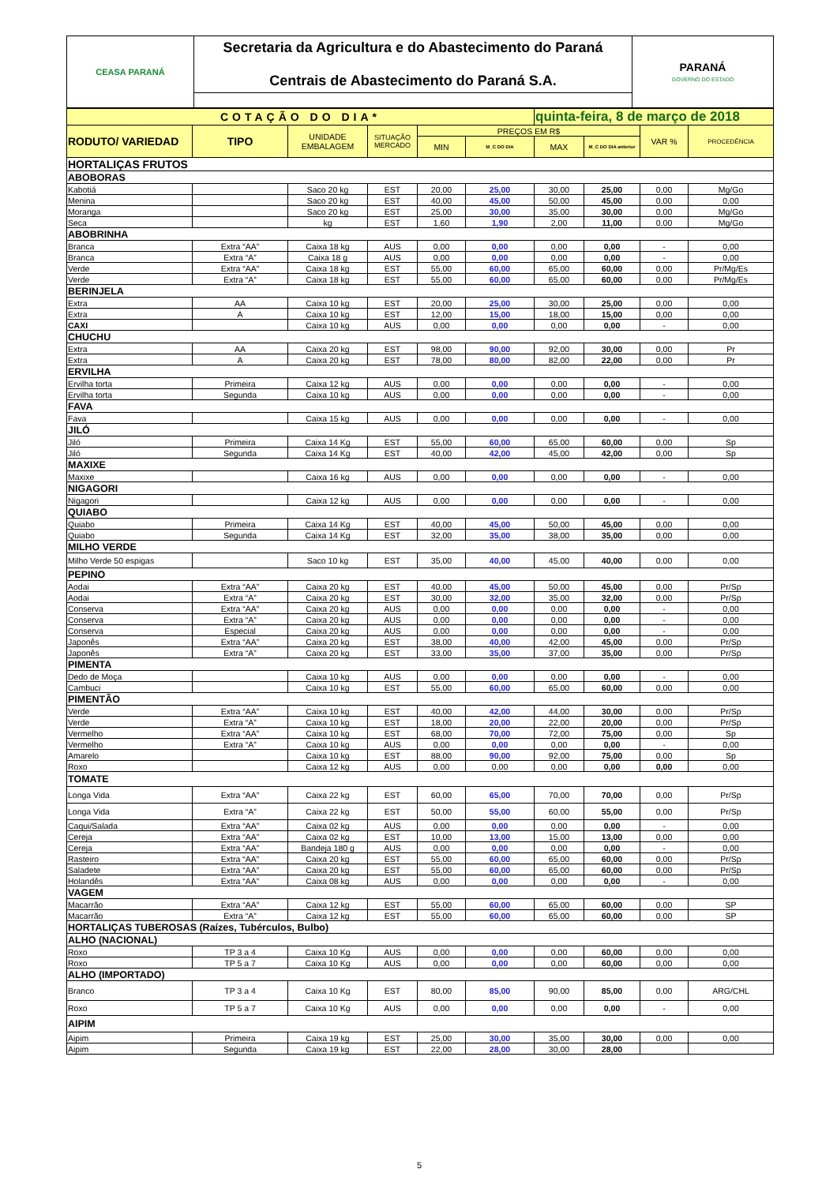| CEASA PARANÁ | Secretaria da Agricultura e do Abastecimento do Paraná Centrais de Abastecimento do Paraná S.A. | PARANÁ GOVERNO DO ESTADO |
| COTAÇÃO DO DIA* | | | | | | quinta-feira, 8 de março de 2018 | | | |
| RODUTO/ VARIEDAD | TIPO | UNIDADE EMBALAGEM | SITUAÇÃO MERCADO | PREÇOS EM R$ | | | | VAR % | PROCEDÊNCIA |
| | | | | MIN | M_C DO DIA | MAX | M_C DO DIA anterior | | |
| HORTALIÇAS FRUTOS | | | | | | | | | |
| ABOBORAS | | | | | | | | | |
| Kabotiá | | Saco 20 kg | EST | 20,00 | 25,00 | 30,00 | 25,00 | 0,00 | Mg/Go |
| Menina | | Saco 20 kg | EST | 40,00 | 45,00 | 50,00 | 45,00 | 0,00 | 0,00 |
| Moranga | | Saco 20 kg | EST | 25,00 | 30,00 | 35,00 | 30,00 | 0,00 | Mg/Go |
| Seca | | kg | EST | 1,60 | 1,90 | 2,00 | 11,00 | 0,00 | Mg/Go |
| ABOBRINHA | | | | | | | | | |
| Branca | Extra “AA” | Caixa 18 kg | AUS | 0,00 | 0,00 | 0,00 | 0,00 | - | 0,00 |
| Branca | Extra “A” | Caixa 18 g | AUS | 0,00 | 0,00 | 0,00 | 0,00 | - | 0,00 |
| Verde | Extra “AA” | Caixa 18 kg | EST | 55,00 | 60,00 | 65,00 | 60,00 | 0,00 | Pr/Mg/Es |
| Verde | Extra “A” | Caixa 18 kg | EST | 55,00 | 60,00 | 65,00 | 60,00 | 0,00 | Pr/Mg/Es |
| BERINJELA | | | | | | | | | |
| Extra | AA | Caixa 10 kg | EST | 20,00 | 25,00 | 30,00 | 25,00 | 0,00 | 0,00 |
| Extra | A | Caixa 10 kg | EST | 12,00 | 15,00 | 18,00 | 15,00 | 0,00 | 0,00 |
| CAXI | | Caixa 10 kg | AUS | 0,00 | 0,00 | 0,00 | 0,00 | - | 0,00 |
| CHUCHU | | | | | | | | | |
| Extra | AA | Caixa 20 kg | EST | 98,00 | 90,00 | 92,00 | 30,00 | 0,00 | Pr |
| Extra | A | Caixa 20 kg | EST | 78,00 | 80,00 | 82,00 | 22,00 | 0,00 | Pr |
| ERVILHA | | | | | | | | | |
| Ervilha torta | Primeira | Caixa 12 kg | AUS | 0,00 | 0,00 | 0,00 | 0,00 | - | 0,00 |
| Ervilha torta | Segunda | Caixa 10 kg | AUS | 0,00 | 0,00 | 0,00 | 0,00 | - | 0,00 |
| FAVA | | | | | | | | | |
| Fava | | Caixa 15 kg | AUS | 0,00 | 0,00 | 0,00 | 0,00 | - | 0,00 |
| JILÓ | | | | | | | | | |
| Jiló | Primeira | Caixa 14 Kg | EST | 55,00 | 60,00 | 65,00 | 60,00 | 0,00 | Sp |
| Jiló | Segunda | Caixa 14 Kg | EST | 40,00 | 42,00 | 45,00 | 42,00 | 0,00 | Sp |
| MAXIXE | | | | | | | | | |
| Maxixe | | Caixa 16 kg | AUS | 0,00 | 0,00 | 0,00 | 0,00 | - | 0,00 |
| NIGAGORI | | | | | | | | | |
| Nigagori | | Caixa 12 kg | AUS | 0,00 | 0,00 | 0,00 | 0,00 | - | 0,00 |
| QUIABO | | | | | | | | | |
| Quiabo | Primeira | Caixa 14 Kg | EST | 40,00 | 45,00 | 50,00 | 45,00 | 0,00 | 0,00 |
| Quiabo | Segunda | Caixa 14 Kg | EST | 32,00 | 35,00 | 38,00 | 35,00 | 0,00 | 0,00 |
| MILHO VERDE | | | | | | | | | |
| Milho Verde 50 espigas | | Saco 10 kg | EST | 35,00 | 40,00 | 45,00 | 40,00 | 0,00 | 0,00 |
| PEPINO | | | | | | | | | |
| Aodai | Extra “AA” | Caixa 20 kg | EST | 40,00 | 45,00 | 50,00 | 45,00 | 0,00 | Pr/Sp |
| Aodai | Extra “A” | Caixa 20 kg | EST | 30,00 | 32,00 | 35,00 | 32,00 | 0,00 | Pr/Sp |
| Conserva | Extra “AA” | Caixa 20 kg | AUS | 0,00 | 0,00 | 0,00 | 0,00 | - | 0,00 |
| Conserva | Extra “A” | Caixa 20 kg | AUS | 0,00 | 0,00 | 0,00 | 0,00 | - | 0,00 |
| Conserva | Especial | Caixa 20 kg | AUS | 0,00 | 0,00 | 0,00 | 0,00 | - | 0,00 |
| Japonês | Extra “AA” | Caixa 20 kg | EST | 38,00 | 40,00 | 42,00 | 45,00 | 0,00 | Pr/Sp |
| Japonês | Extra “A” | Caixa 20 kg | EST | 33,00 | 35,00 | 37,00 | 35,00 | 0,00 | Pr/Sp |
| PIMENTA | | | | | | | | | |
| Dedo de Moça | | Caixa 10 kg | AUS | 0,00 | 0,00 | 0,00 | 0,00 | - | 0,00 |
| Cambuci | | Caixa 10 kg | EST | 55,00 | 60,00 | 65,00 | 60,00 | 0,00 | 0,00 |
| PIMENTÃO | | | | | | | | | |
| Verde | Extra “AA” | Caixa 10 kg | EST | 40,00 | 42,00 | 44,00 | 30,00 | 0,00 | Pr/Sp |
| Verde | Extra “A” | Caixa 10 kg | EST | 18,00 | 20,00 | 22,00 | 20,00 | 0,00 | Pr/Sp |
| Vermelho | Extra “AA” | Caixa 10 kg | EST | 68,00 | 70,00 | 72,00 | 75,00 | 0,00 | Sp |
| Vermelho | Extra “A” | Caixa 10 kg | AUS | 0,00 | 0,00 | 0,00 | 0,00 | - | 0,00 |
| Amarelo | | Caixa 10 kg | EST | 88,00 | 90,00 | 92,00 | 75,00 | 0,00 | Sp |
| Roxo | | Caixa 12 kg | AUS | 0,00 | 0,00 | 0,00 | 0,00 | 0,00 | 0,00 |
| TOMATE | | | | | | | | | |
| Longa Vida | Extra “AA” | Caixa 22 kg | EST | 60,00 | 65,00 | 70,00 | 70,00 | 0,00 | Pr/Sp |
| Longa Vida | Extra “A” | Caixa 22 kg | EST | 50,00 | 55,00 | 60,00 | 55,00 | 0,00 | Pr/Sp |
| Caqui/Salada | Extra “AA” | Caixa 02 kg | AUS | 0,00 | 0,00 | 0,00 | 0,00 | - | 0,00 |
| Cereja | Extra “AA” | Caixa 02 kg | EST | 10,00 | 13,00 | 15,00 | 13,00 | 0,00 | 0,00 |
| Cereja | Extra “AA” | Bandeja 180 g | AUS | 0,00 | 0,00 | 0,00 | 0,00 | - | 0,00 |
| Rasteiro | Extra “AA” | Caixa 20 kg | EST | 55,00 | 60,00 | 65,00 | 60,00 | 0,00 | Pr/Sp |
| Saladete | Extra “AA” | Caixa 20 kg | EST | 55,00 | 60,00 | 65,00 | 60,00 | 0,00 | Pr/Sp |
| Holandês | Extra “AA” | Caixa 08 kg | AUS | 0,00 | 0,00 | 0,00 | 0,00 | - | 0,00 |
| VAGEM | | | | | | | | | |
| Macarrão | Extra “AA” | Caixa 12 kg | EST | 55,00 | 60,00 | 65,00 | 60,00 | 0,00 | SP |
| Macarrão | Extra “A” | Caixa 12 kg | EST | 55,00 | 60,00 | 65,00 | 60,00 | 0,00 | SP |
| HORTALIÇAS TUBEROSAS (Raízes, Tubérculos, Bulbo) | | | | | | | | | |
| ALHO (NACIONAL) | | | | | | | | | |
| Roxo | TP 3 a 4 | Caixa 10 Kg | AUS | 0,00 | 0,00 | 0,00 | 60,00 | 0,00 | 0,00 |
| Roxo | TP 5 a 7 | Caixa 10 Kg | AUS | 0,00 | 0,00 | 0,00 | 60,00 | 0,00 | 0,00 |
| ALHO (IMPORTADO) | | | | | | | | | |
| Branco | TP 3 a 4 | Caixa 10 Kg | EST | 80,00 | 85,00 | 90,00 | 85,00 | 0,00 | ARG/CHL |
| Roxo | TP 5 a 7 | Caixa 10 Kg | AUS | 0,00 | 0,00 | 0,00 | 0,00 | - | 0,00 |
| AIPIM | | | | | | | | | |
| Aipim | Primeira | Caixa 19 kg | EST | 25,00 | 30,00 | 35,00 | 30,00 | 0,00 | 0,00 |
| Aipim | Segunda | Caixa 19 kg | EST | 22,00 | 28,00 | 30,00 | 28,00 | | |
5